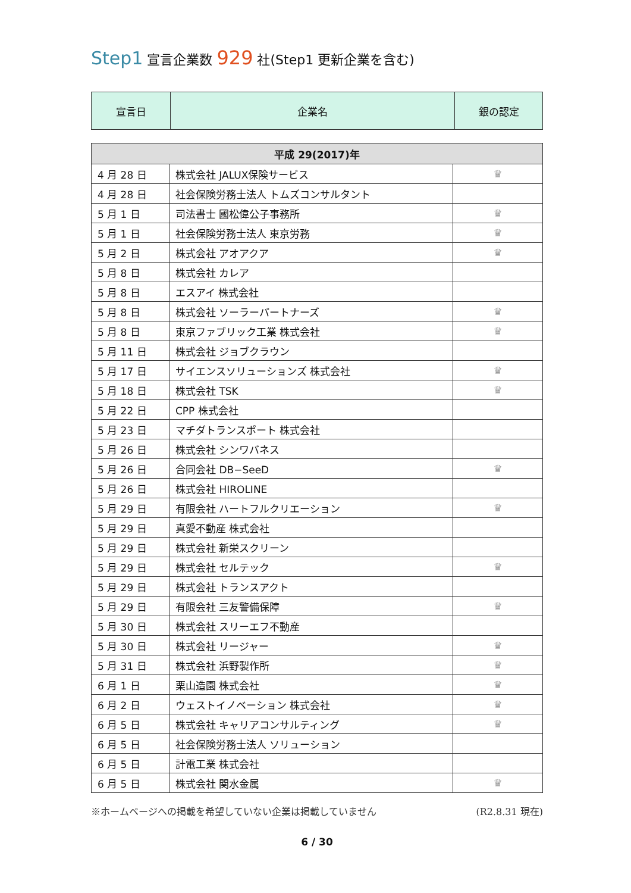Step1 宣言企業数 929 社(Step1 更新企業を含む)
| 宣言日 | 企業名 | 銀の認定 |
| 平成 29(2017)年 | | |
| --- | --- | --- |
| 4 月 28 日 | 株式会社 JALUX保険サービス | ♛ |
| 4 月 28 日 | 社会保険労務士法人 トムズコンサルタント | |
| 5 月 1 日 | 司法書士 國松偉公子事務所 | ♛ |
| 5 月 1 日 | 社会保険労務士法人 東京労務 | ♛ |
| 5 月 2 日 | 株式会社 アオアクア | ♛ |
| 5 月 8 日 | 株式会社 カレア | |
| 5 月 8 日 | エスアイ 株式会社 | |
| 5 月 8 日 | 株式会社 ソーラーパートナーズ | ♛ |
| 5 月 8 日 | 東京ファブリック工業 株式会社 | ♛ |
| 5 月 11 日 | 株式会社 ジョブクラウン | |
| 5 月 17 日 | サイエンスソリューションズ 株式会社 | ♛ |
| 5 月 18 日 | 株式会社 TSK | ♛ |
| 5 月 22 日 | CPP 株式会社 | |
| 5 月 23 日 | マチダトランスポート 株式会社 | |
| 5 月 26 日 | 株式会社 シンワバネス | |
| 5 月 26 日 | 合同会社 DB−SeeD | ♛ |
| 5 月 26 日 | 株式会社 HIROLINE | |
| 5 月 29 日 | 有限会社 ハートフルクリエーション | ♛ |
| 5 月 29 日 | 真愛不動産 株式会社 | |
| 5 月 29 日 | 株式会社 新栄スクリーン | |
| 5 月 29 日 | 株式会社 セルテック | ♛ |
| 5 月 29 日 | 株式会社 トランスアクト | |
| 5 月 29 日 | 有限会社 三友警備保障 | ♛ |
| 5 月 30 日 | 株式会社 スリーエフ不動産 | |
| 5 月 30 日 | 株式会社 リージャー | ♛ |
| 5 月 31 日 | 株式会社 浜野製作所 | ♛ |
| 6 月 1 日 | 栗山造園 株式会社 | ♛ |
| 6 月 2 日 | ウェストイノベーション 株式会社 | ♛ |
| 6 月 5 日 | 株式会社 キャリアコンサルティング | ♛ |
| 6 月 5 日 | 社会保険労務士法人 ソリューション | |
| 6 月 5 日 | 計電工業 株式会社 | |
| 6 月 5 日 | 株式会社 関水金属 | ♛ |
※ホームページへの掲載を希望していない企業は掲載していません (R2.8.31 現在)
6 / 30